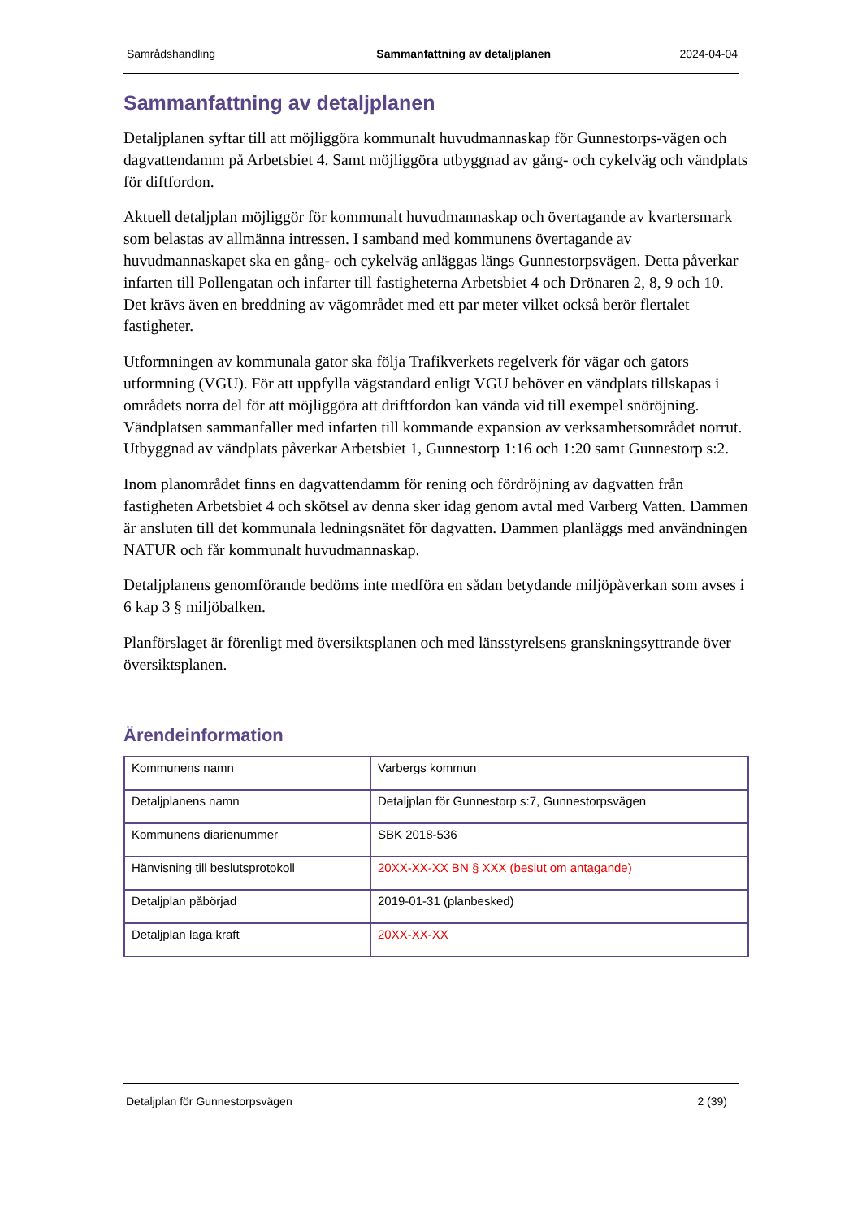Samrådshandling Sammanfattning av detaljplanen 2024-04-04
Sammanfattning av detaljplanen
Detaljplanen syftar till att möjliggöra kommunalt huvudmannaskap för Gunnestorps-vägen och dagvattendamm på Arbetsbiet 4. Samt möjliggöra utbyggnad av gång- och cykelväg och vändplats för diftfordon.
Aktuell detaljplan möjliggör för kommunalt huvudmannaskap och övertagande av kvartersmark som belastas av allmänna intressen. I samband med kommunens övertagande av huvudmannaskapet ska en gång- och cykelväg anläggas längs Gunnestorpsvägen. Detta påverkar infarten till Pollengatan och infarter till fastigheterna Arbetsbiet 4 och Drönaren 2, 8, 9 och 10. Det krävs även en breddning av vägområdet med ett par meter vilket också berör flertalet fastigheter.
Utformningen av kommunala gator ska följa Trafikverkets regelverk för vägar och gators utformning (VGU). För att uppfylla vägstandard enligt VGU behöver en vändplats tillskapas i områdets norra del för att möjliggöra att driftfordon kan vända vid till exempel snöröjning. Vändplatsen sammanfaller med infarten till kommande expansion av verksamhetsområdet norrut. Utbyggnad av vändplats påverkar Arbetsbiet 1, Gunnestorp 1:16 och 1:20 samt Gunnestorp s:2.
Inom planområdet finns en dagvattendamm för rening och fördröjning av dagvatten från fastigheten Arbetsbiet 4 och skötsel av denna sker idag genom avtal med Varberg Vatten. Dammen är ansluten till det kommunala ledningsnätet för dagvatten. Dammen planläggs med användningen NATUR och får kommunalt huvudmannaskap.
Detaljplanens genomförande bedöms inte medföra en sådan betydande miljöpåverkan som avses i 6 kap 3 § miljöbalken.
Planförslaget är förenligt med översiktsplanen och med länsstyrelsens granskningsyttrande över översiktsplanen.
Ärendeinformation
| Kommunens namn | Varbergs kommun |
| Detaljplanens namn | Detaljplan för Gunnestorp s:7, Gunnestorpsvägen |
| Kommunens diarienummer | SBK 2018-536 |
| Hänvisning till beslutsprotokoll | 20XX-XX-XX BN § XXX (beslut om antagande) |
| Detaljplan påbörjad | 2019-01-31 (planbesked) |
| Detaljplan laga kraft | 20XX-XX-XX |
Detaljplan för Gunnestorpsvägen 2 (39)